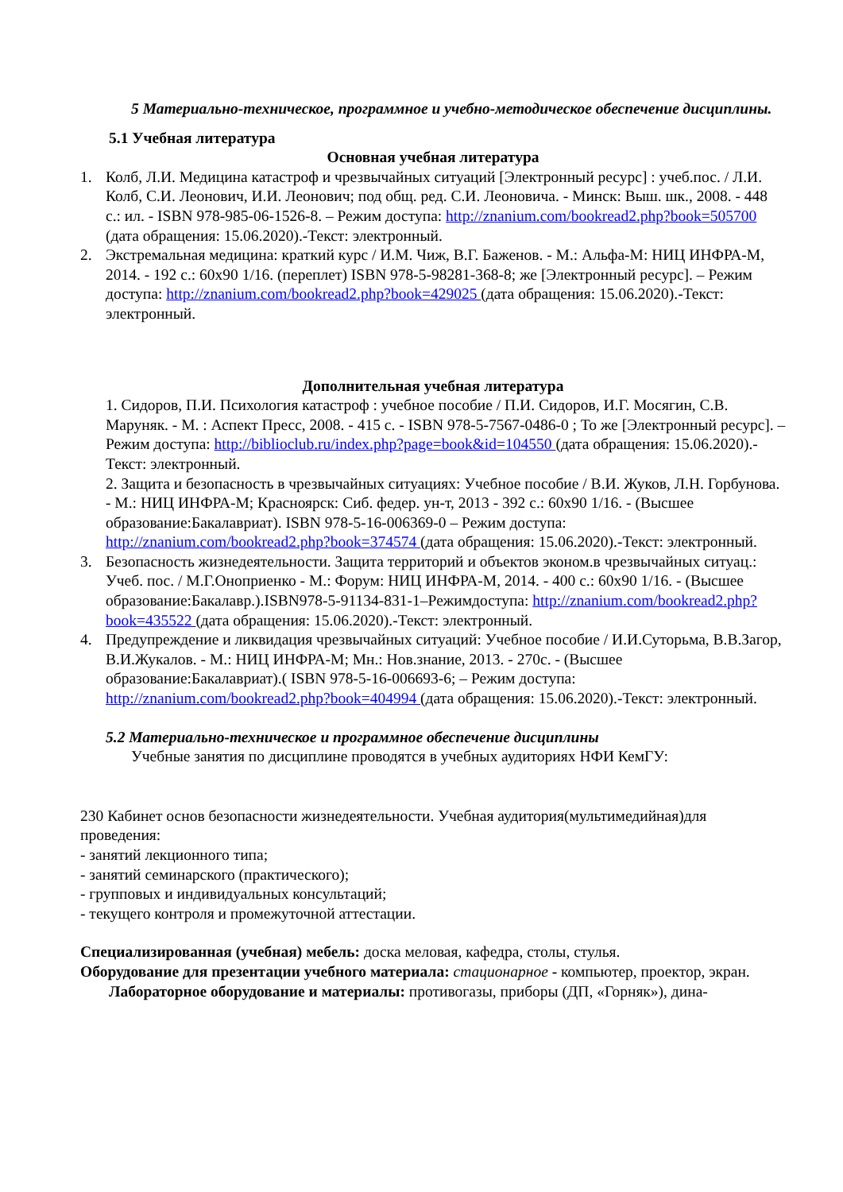5 Материально-техническое, программное и учебно-методическое обеспечение дисциплины.
5.1 Учебная литература
Основная учебная литература
1. Колб, Л.И. Медицина катастроф и чрезвычайных ситуаций [Электронный ресурс] : учеб.пос. / Л.И. Колб, С.И. Леонович, И.И. Леонович; под общ. ред. С.И. Леоновича. - Минск: Выш. шк., 2008. - 448 с.: ил. - ISBN 978-985-06-1526-8. – Режим доступа: http://znanium.com/bookread2.php?book=505700 (дата обращения: 15.06.2020).-Текст: электронный.
2. Экстремальная медицина: краткий курс / И.М. Чиж, В.Г. Баженов. - М.: Альфа-М: НИЦ ИНФРА-М, 2014. - 192 с.: 60x90 1/16. (переплет) ISBN 978-5-98281-368-8; же [Электронный ресурс]. – Режим доступа: http://znanium.com/bookread2.php?book=429025 (дата обращения: 15.06.2020).-Текст: электронный.
Дополнительная учебная литература
1. Сидоров, П.И. Психология катастроф : учебное пособие / П.И. Сидоров, И.Г. Мосягин, С.В. Маруняк. - М. : Аспект Пресс, 2008. - 415 с. - ISBN 978-5-7567-0486-0 ; То же [Электронный ресурс]. – Режим доступа: http://biblioclub.ru/index.php?page=book&id=104550 (дата обращения: 15.06.2020).-Текст: электронный.
2. Защита и безопасность в чрезвычайных ситуациях: Учебное пособие / В.И. Жуков, Л.Н. Горбунова. - М.: НИЦ ИНФРА-М; Красноярск: Сиб. федер. ун-т, 2013 - 392 с.: 60x90 1/16. - (Высшее образование:Бакалавриат). ISBN 978-5-16-006369-0 – Режим доступа: http://znanium.com/bookread2.php?book=374574 (дата обращения: 15.06.2020).-Текст: электронный.
3. Безопасность жизнедеятельности. Защита территорий и объектов эконом.в чрезвычайных ситуац.: Учеб. пос. / М.Г.Оноприенко - М.: Форум: НИЦ ИНФРА-М, 2014. - 400 с.: 60x90 1/16. - (Высшее образование:Бакалавр.).ISBN978-5-91134-831-1–Режимдоступа: http://znanium.com/bookread2.php?book=435522 (дата обращения: 15.06.2020).-Текст: электронный.
4. Предупреждение и ликвидация чрезвычайных ситуаций: Учебное пособие / И.И.Суторьма, В.В.Загор, В.И.Жукалов. - М.: НИЦ ИНФРА-М; Мн.: Нов.знание, 2013. - 270с. - (Высшее образование:Бакалавриат).( ISBN 978-5-16-006693-6; – Режим доступа: http://znanium.com/bookread2.php?book=404994 (дата обращения: 15.06.2020).-Текст: электронный.
5.2 Материально-техническое и программное обеспечение дисциплины
Учебные занятия по дисциплине проводятся в учебных аудиториях НФИ КемГУ:
230 Кабинет основ безопасности жизнедеятельности. Учебная аудитория(мультимедийная)для проведения:
- занятий лекционного типа;
- занятий семинарского (практического);
- групповых и индивидуальных консультаций;
- текущего контроля и промежуточной аттестации.
Специализированная (учебная) мебель: доска меловая, кафедра, столы, стулья.
Оборудование для презентации учебного материала: стационарное - компьютер, проектор, экран.
Лабораторное оборудование и материалы: противогазы, приборы (ДП, «Горняк»), дина-